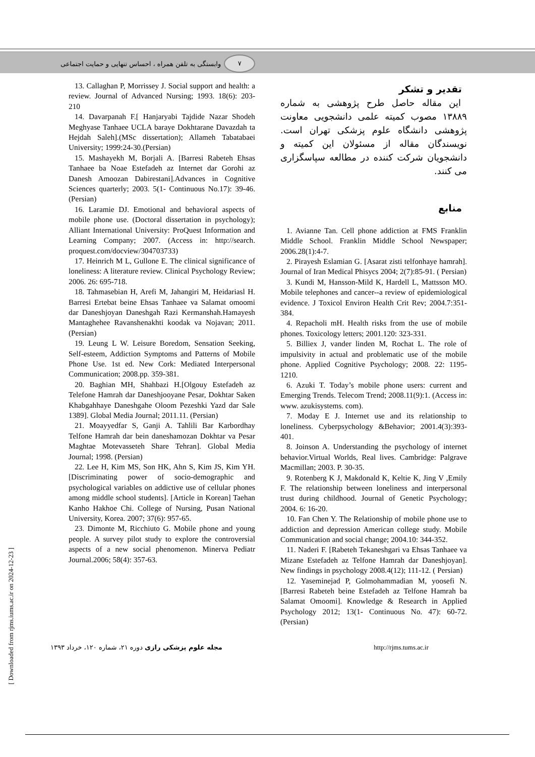۷ وابستگی به تلفن همراه ، احساس تنهایی و حمایت اجتماعی
13. Callaghan P, Morrissey J. Social support and health: a review. Journal of Advanced Nursing; 1993. 18(6): 203- 210
14. Davarpanah F.[ Hanjaryabi Tajdide Nazar Shodeh Meghyase Tanhaee UCLA baraye Dokhtarane Davazdah ta Hejdah Saleh].(MSc dissertation); Allameh Tabatabaei University; 1999:24-30.(Persian)
15. Mashayekh M, Borjali A. [Barresi Rabeteh Ehsas Tanhaee ba Noae Estefadeh az Internet dar Gorohi az Danesh Amoozan Dabirestani].Advances in Cognitive Sciences quarterly; 2003. 5(1- Continuous No.17): 39-46. (Persian)
16. Laramie DJ. Emotional and behavioral aspects of mobile phone use. (Doctoral dissertation in psychology); Alliant International University: ProQuest Information and Learning Company; 2007. (Access in: http://search. proquest.com/docview/304703733)
17. Heinrich M L, Gullone E. The clinical significance of loneliness: A literature review. Clinical Psychology Review; 2006. 26: 695-718.
18. Tahmasebian H, Arefi M, Jahangiri M, Heidariasl H. Barresi Ertebat beine Ehsas Tanhaee va Salamat omoomi dar Daneshjoyan Daneshgah Razi Kermanshah.Hamayesh Mantaghehee Ravanshenakhti koodak va Nojavan; 2011.(Persian)
19. Leung L W. Leisure Boredom, Sensation Seeking, Self-esteem, Addiction Symptoms and Patterns of Mobile Phone Use. 1st ed. New Cork: Mediated Interpersonal Communication; 2008.pp. 359-381.
20. Baghian MH, Shahbazi H.[Olgouy Estefadeh az Telefone Hamrah dar Daneshjooyane Pesar, Dokhtar Saken Khabgahhaye Daneshgahe Oloom Pezeshki Yazd dar Sale 1389]. Global Media Journal; 2011.11. (Persian)
21. Moayyedfar S, Ganji A. Tahlili Bar Karbordhay Telfone Hamrah dar bein daneshamozan Dokhtar va Pesar Maghtae Motevasseteh Share Tehran]. Global Media Journal; 1998. (Persian)
22. Lee H, Kim MS, Son HK, Ahn S, Kim JS, Kim YH. [Discriminating power of socio-demographic and psychological variables on addictive use of cellular phones among middle school students]. [Article in Korean] Taehan Kanho Hakhoe Chi. College of Nursing, Pusan National University, Korea. 2007; 37(6): 957-65.
23. Dimonte M, Ricchiuto G. Mobile phone and young people. A survey pilot study to explore the controversial aspects of a new social phenomenon. Minerva Pediatr Journal.2006; 58(4): 357-63.
تقدیر و تشکر
این مقاله حاصل طرح پژوهشی به شماره ۱۳۸۸۹ مصوب کمیته علمی دانشجویی معاونت پژوهشی دانشگاه علوم پزشکی تهران است. نویسندگان مقاله از مسئولان این کمیته و دانشجویان شرکت کننده در مطالعه سپاسگزاری می کنند.
منابع
1. Avianne Tan. Cell phone addiction at FMS Franklin Middle School. Franklin Middle School Newspaper; 2006.28(1):4-7.
2. Pirayesh Eslamian G. [Asarat zisti telfonhaye hamrah]. Journal of Iran Medical Phisycs 2004; 2(7):85-91. ( Persian)
3. Kundi M, Hansson-Mild K, Hardell L, Mattsson MO. Mobile telephones and cancer--a review of epidemiological evidence. J Toxicol Environ Health Crit Rev; 2004.7:351-384.
4. Repacholi mH. Health risks from the use of mobile phones. Toxicology letters; 2001.120: 323-331.
5. Billiex J, vander linden M, Rochat L. The role of impulsivity in actual and problematic use of the mobile phone. Applied Cognitive Psychology; 2008. 22: 1195-1210.
6. Azuki T. Today’s mobile phone users: current and Emerging Trends. Telecom Trend; 2008.11(9):1. (Access in: www. azukisystems. com).
7. Moday E J. Internet use and its relationship to loneliness. Cyberpsychology &Behavior; 2001.4(3):393-401.
8. Joinson A. Understanding the psychology of internet behavior.Virtual Worlds, Real lives. Cambridge: Palgrave Macmillan; 2003. P. 30-35.
9. Rotenberg K J, Makdonald K, Keltie K, Jing V ,Emily F. The relationship between loneliness and interpersonal trust during childhood. Journal of Genetic Psychology; 2004. 6: 16-20.
10. Fan Chen Y. The Relationship of mobile phone use to addiction and depression American college study. Mobile Communication and social change; 2004.10: 344-352.
11. Naderi F. [Rabeteh Tekaneshgari va Ehsas Tanhaee va Mizane Estefadeh az Telfone Hamrah dar Daneshjoyan]. New findings in psychology 2008.4(12); 111-12. ( Persian)
12. Yaseminejad P, Golmohammadian M, yoosefi N. [Barresi Rabeteh beine Estefadeh az Telfone Hamrah ba Salamat Omoomi]. Knowledge & Research in Applied Psychology 2012; 13(1- Continuous No. 47): 60-72. (Persian)
مجله علوم پزشکی رازی دوره ۲۱، شماره ۱۲۰، خرداد ۱۳۹۳ http://rjms.tums.ac.ir
[ Downloaded from rjms.iums.ac.ir on 2024-12-23 ]